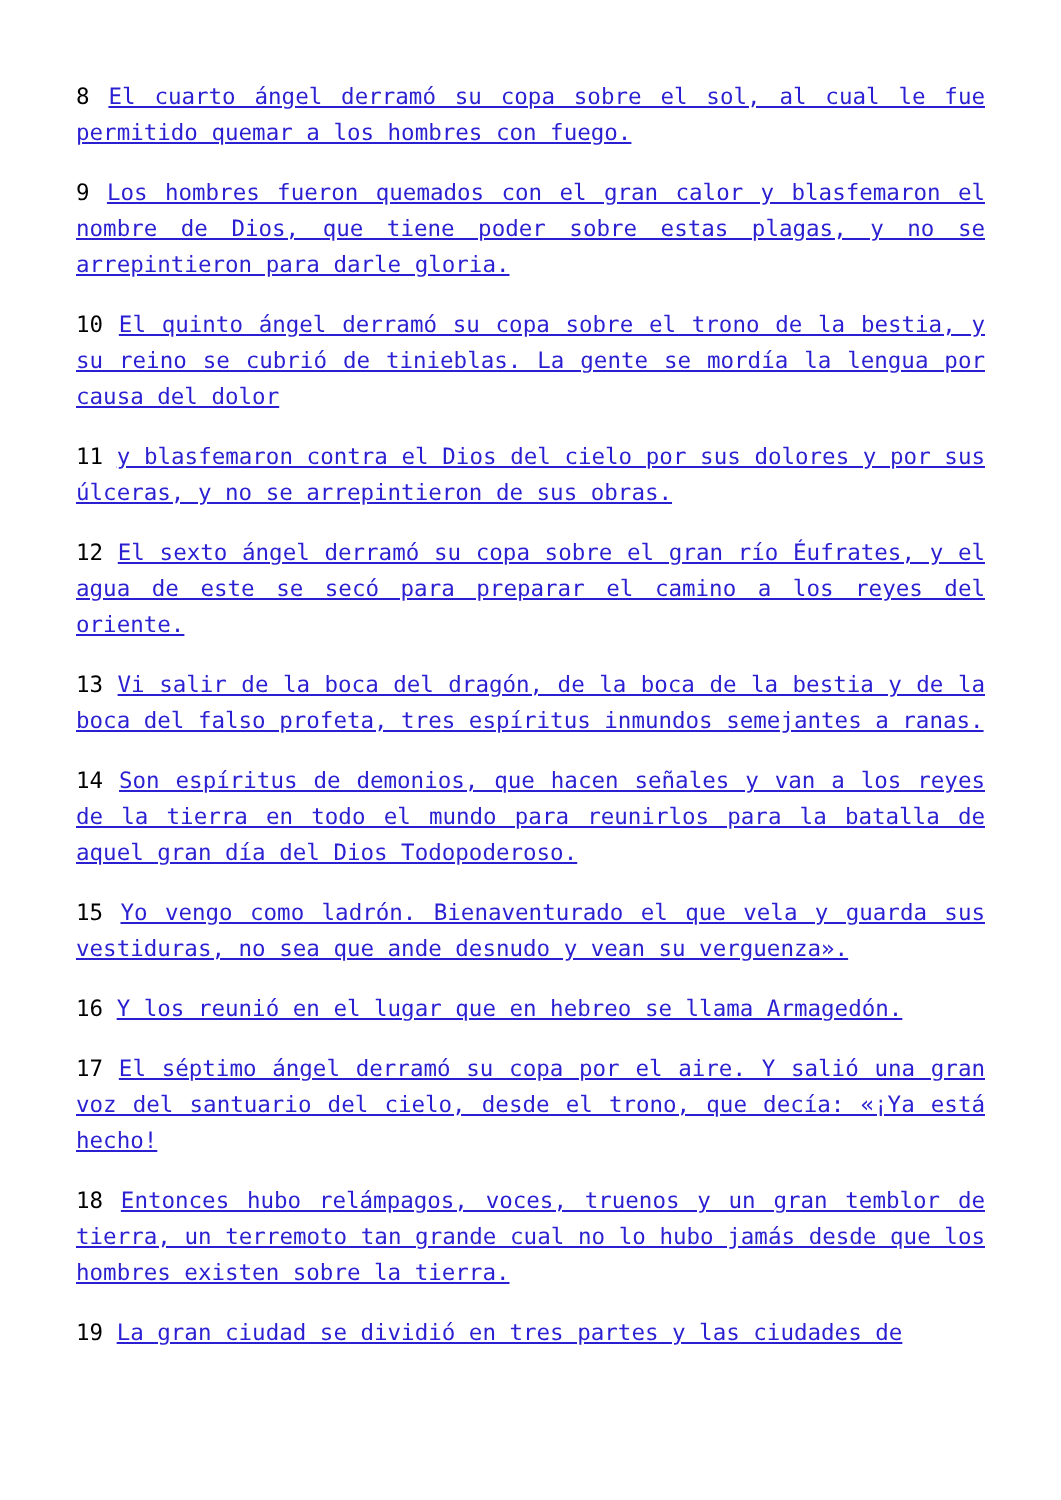8 El cuarto ángel derramó su copa sobre el sol, al cual le fue permitido quemar a los hombres con fuego.
9 Los hombres fueron quemados con el gran calor y blasfemaron el nombre de Dios, que tiene poder sobre estas plagas, y no se arrepintieron para darle gloria.
10 El quinto ángel derramó su copa sobre el trono de la bestia, y su reino se cubrió de tinieblas. La gente se mordía la lengua por causa del dolor
11 y blasfemaron contra el Dios del cielo por sus dolores y por sus úlceras, y no se arrepintieron de sus obras.
12 El sexto ángel derramó su copa sobre el gran río Éufrates, y el agua de este se secó para preparar el camino a los reyes del oriente.
13 Vi salir de la boca del dragón, de la boca de la bestia y de la boca del falso profeta, tres espíritus inmundos semejantes a ranas.
14 Son espíritus de demonios, que hacen señales y van a los reyes de la tierra en todo el mundo para reunirlos para la batalla de aquel gran día del Dios Todopoderoso.
15 Yo vengo como ladrón. Bienaventurado el que vela y guarda sus vestiduras, no sea que ande desnudo y vean su verguenza».
16 Y los reunió en el lugar que en hebreo se llama Armagedón.
17 El séptimo ángel derramó su copa por el aire. Y salió una gran voz del santuario del cielo, desde el trono, que decía: «¡Ya está hecho!
18 Entonces hubo relámpagos, voces, truenos y un gran temblor de tierra, un terremoto tan grande cual no lo hubo jamás desde que los hombres existen sobre la tierra.
19 La gran ciudad se dividió en tres partes y las ciudades de